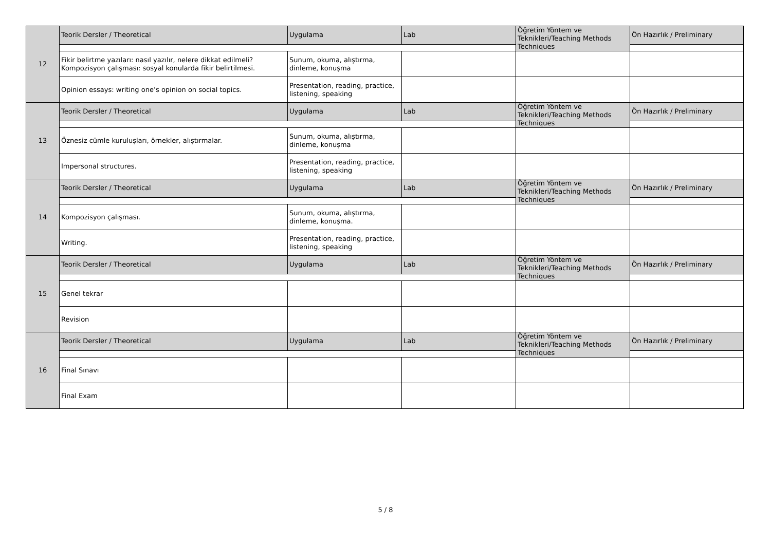| 12 | Teorik Dersler / Theoretical | Uygulama | Lab | Öğretim Yöntem ve Teknikleri/Teaching Methods Techniques | Ön Hazırlık / Preliminary |
| | Fikir belirtme yazıları: nasıl yazılır, nelere dikkat edilmeli? Kompozisyon çalışması: sosyal konularda fikir belirtilmesi. | Sunum, okuma, alıştırma, dinleme, konuşma | | | |
| | Opinion essays: writing one’s opinion on social topics. | Presentation, reading, practice, listening, speaking | | | |
| 13 | Teorik Dersler / Theoretical | Uygulama | Lab | Öğretim Yöntem ve Teknikleri/Teaching Methods Techniques | Ön Hazırlık / Preliminary |
| | Öznesiz cümle kuruluşları, örnekler, alıştırmalar. | Sunum, okuma, alıştırma, dinleme, konuşma | | | |
| | Impersonal structures. | Presentation, reading, practice, listening, speaking | | | |
| 14 | Teorik Dersler / Theoretical | Uygulama | Lab | Öğretim Yöntem ve Teknikleri/Teaching Methods Techniques | Ön Hazırlık / Preliminary |
| | Kompozisyon çalışması. | Sunum, okuma, alıştırma, dinleme, konuşma. | | | |
| | Writing. | Presentation, reading, practice, listening, speaking | | | |
| 15 | Teorik Dersler / Theoretical | Uygulama | Lab | Öğretim Yöntem ve Teknikleri/Teaching Methods Techniques | Ön Hazırlık / Preliminary |
| | Genel tekrar | | | | |
| | Revision | | | | |
| 16 | Teorik Dersler / Theoretical | Uygulama | Lab | Öğretim Yöntem ve Teknikleri/Teaching Methods Techniques | Ön Hazırlık / Preliminary |
| | Final Sınavı | | | | |
| | Final Exam | | | | |
5 / 8